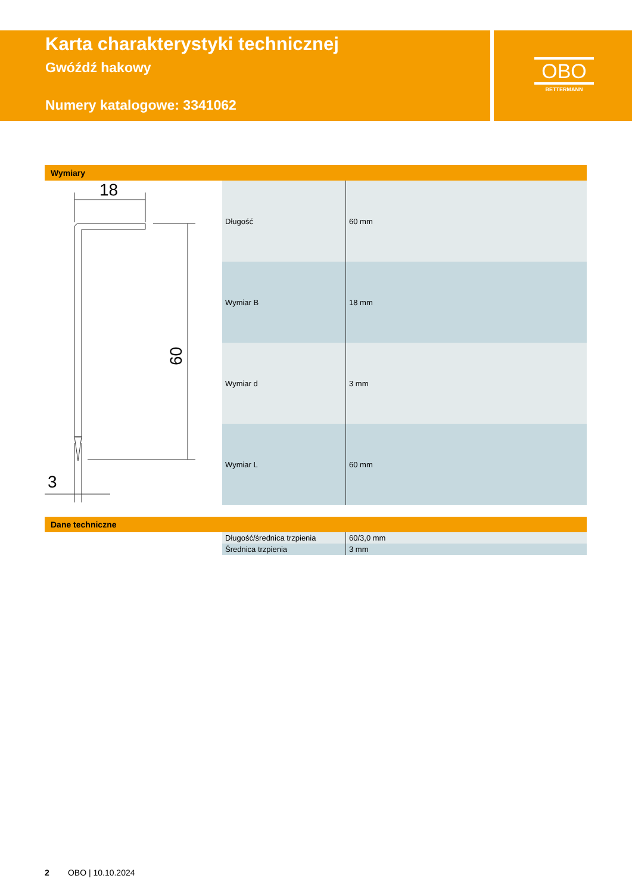Karta charakterystyki technicznej
Gwóźdź hakowy
Numery katalogowe: 3341062
OBO
BETTERMANN
Wymiary
18
60
3
| Długość | 60 mm |
| Wymiar B | 18 mm |
| Wymiar d | 3 mm |
| Wymiar L | 60 mm |
Dane techniczne
| Długość/średnica trzpienia | 60/3,0 mm |
| Średnica trzpienia | 3 mm |
2 OBO | 10.10.2024